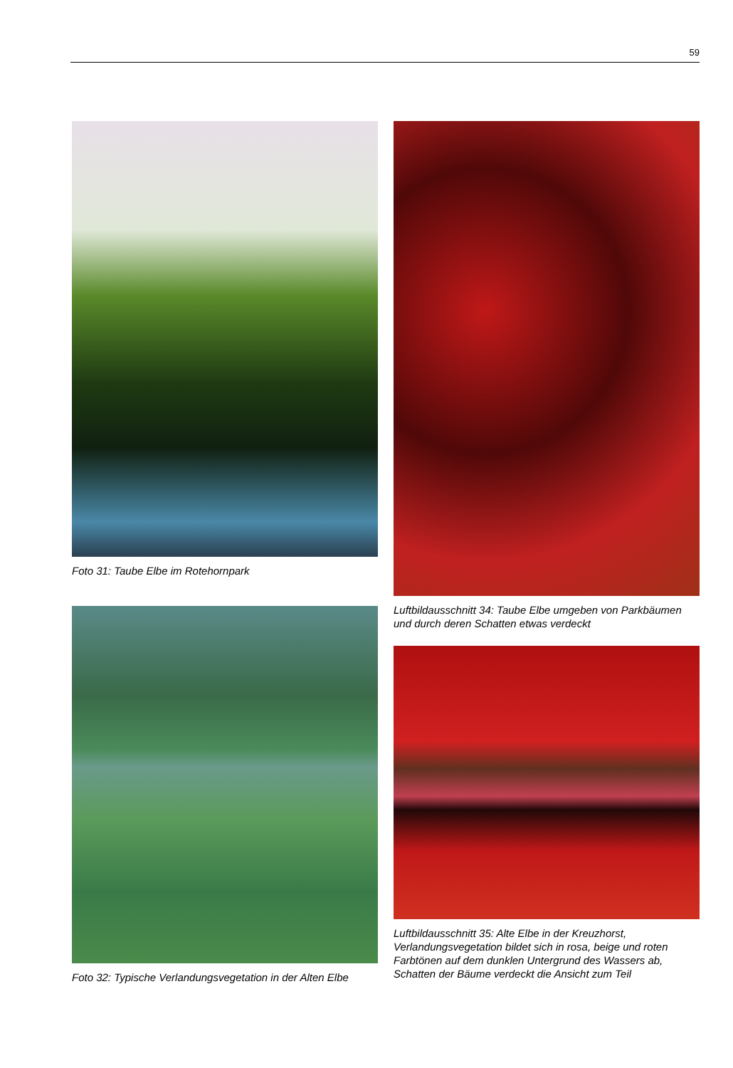59
Foto 31: Taube Elbe im Rotehornpark
Foto 32: Typische Verlandungsvegetation in der Alten Elbe
Luftbildausschnitt 34: Taube Elbe umgeben von Parkbäumen und durch deren Schatten etwas verdeckt
Luftbildausschnitt 35: Alte Elbe in der Kreuzhorst, Verlandungsvegetation bildet sich in rosa, beige und roten Farbtönen auf dem dunklen Untergrund des Wassers ab, Schatten der Bäume verdeckt die Ansicht zum Teil